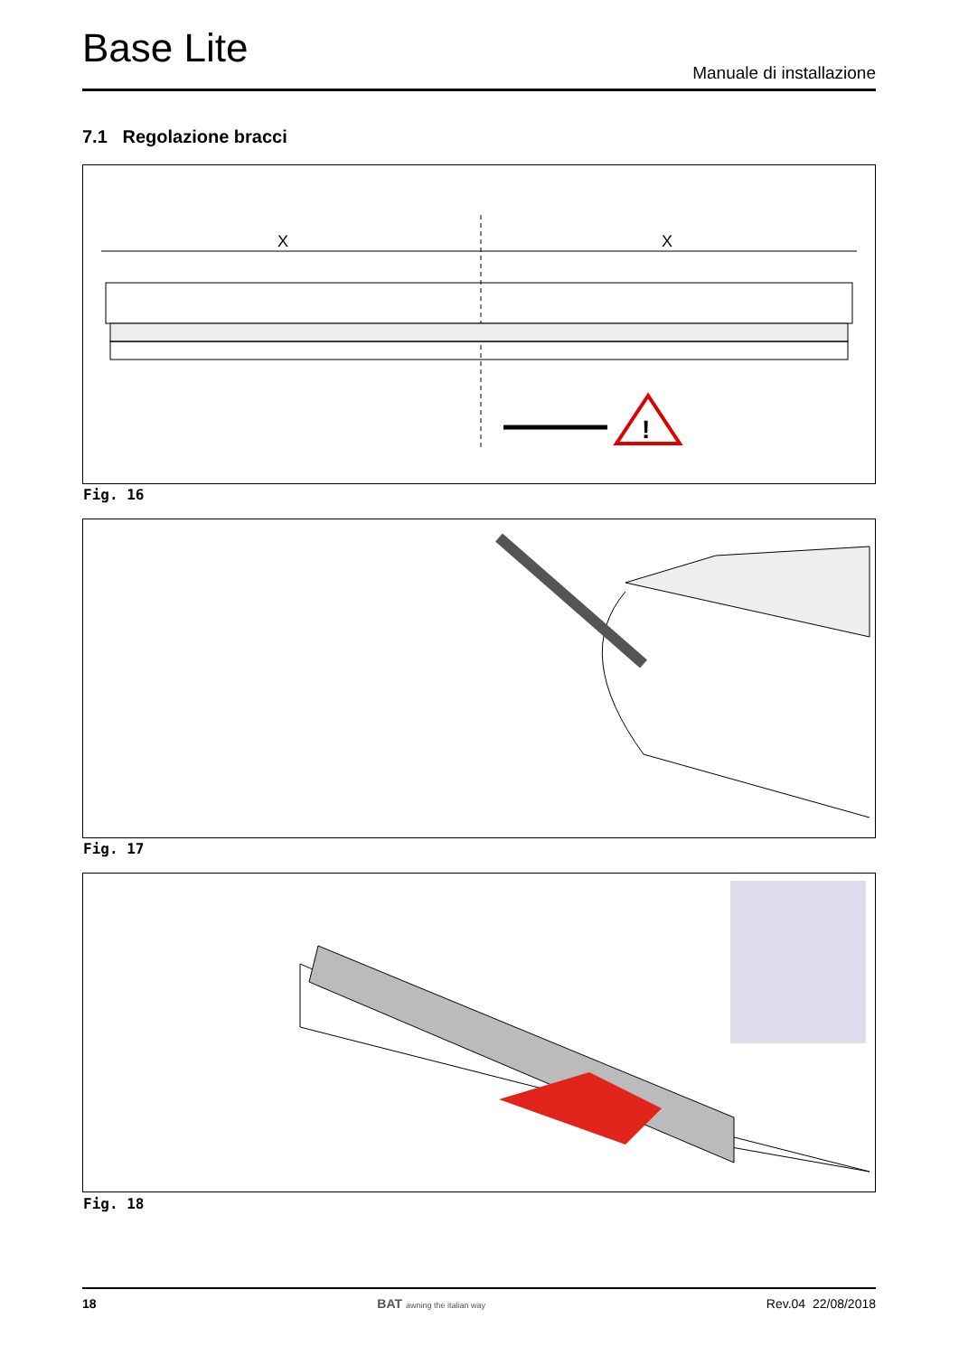Base Lite
Manuale di installazione
7.1 Regolazione bracci
X
X
!
Fig. 16
Fig. 17
Fig. 18
18 BAT awning the italian way Rev.04 22/08/2018